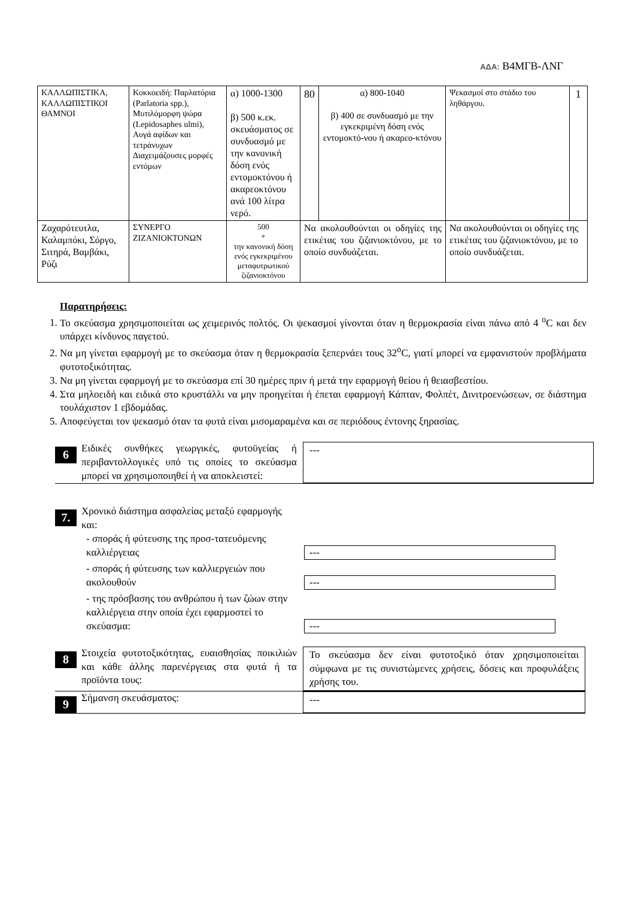ΑΔΑ: Β4ΜΓΒ-ΛΝΓ
| ΚΑΛΛΩΠΙΣΤΙΚΑ, ΚΑΛΛΩΠΙΣΤΙΚΟΙ ΘΑΜΝΟΙ | Κοκκοειδή: Παρλατόρια (Parlatoria spp.), Μυτιλόμορφη ψώρα (Lepidosaphes ulmi), Αυγά αφίδων και τετράνυχων Διαχειμάζουσες μορφές εντόμων | α) 1000-1300 β) 500 κ.εκ. σκευάσματος σε συνδυασμό με την κανονική δόση ενός εντομοκτόνου ή ακαρεοκτόνου ανά 100 λίτρα νερό. | 80 | α) 800-1040 β) 400 σε συνδυασμό με την εγκεκριμένη δόση ενός εντομοκτό-νου ή ακαρεο-κτόνου | Ψεκασμοί στο στάδιο του ληθάργου. | 1 |
| Ζαχαρότευτλα, Καλαμπόκι, Σόργο, Σιτηρά, Βαμβάκι, Ρύζι | ΣΥΝΕΡΓΟ ΖΙΖΑΝΙΟΚΤΟΝΩΝ | 500 + την κανονική δόση ενός εγκεκριμένου μεταφυτρωτικού ζιζανιοκτόνου | Να ακολουθούνται οι οδηγίες της ετικέτας του ζιζανιοκτόνου, με το οποίο συνδυάζεται. | | Να ακολουθούνται οι οδηγίες της ετικέτας του ζιζανιοκτόνου, με το οποίο συνδυάζεται. | |
Παρατηρήσεις:
1. Το σκεύασμα χρησιμοποιείται ως χειμερινός πολτός. Οι ψεκασμοί γίνονται όταν η θερμοκρασία είναι πάνω από 4 <sup>o</sup>C και δεν υπάρχει κίνδυνος παγετού.
2. Να μη γίνεται εφαρμογή με το σκεύασμα όταν η θερμοκρασία ξεπερνάει τους 32<sup>o</sup>C, γιατί μπορεί να εμφανιστούν προβλήματα φυτοτοξικότητας.
3. Να μη γίνεται εφαρμογή με το σκεύασμα επί 30 ημέρες πριν ή μετά την εφαρμογή θείου ή θειασβεστίου.
4. Στα μηλοειδή και ειδικά στο κρυστάλλι να μην προηγείται ή έπεται εφαρμογή Κάπταν, Φολπέτ, Δινιτροενώσεων, σε διάστημα τουλάχιστον 1 εβδομάδας.
5. Αποφεύγεται τον ψεκασμό όταν τα φυτά είναι μισομαραμένα και σε περιόδους έντονης ξηρασίας.
6
Ειδικές συνθήκες γεωργικές, φυτοϋγείας ή περιβαντολλογικές υπό τις οποίες το σκεύασμα μπορεί να χρησιμοποιηθεί ή να αποκλειστεί:
---
7.
Χρονικό διάστημα ασφαλείας μεταξύ εφαρμογής και:
- σποράς ή φύτευσης της προσ-τατευόμενης καλλιέργειας
---
- σποράς ή φύτευσης των καλλιεργειών που ακολουθούν
---
- της πρόσβασης του ανθρώπου ή των ζώων στην καλλιέργεια στην οποία έχει εφαρμοστεί το σκεύασμα:
---
8
Στοιχεία φυτοτοξικότητας, ευαισθησίας ποικιλιών και κάθε άλλης παρενέργειας στα φυτά ή τα προϊόντα τους:
Το σκεύασμα δεν είναι φυτοτοξικό όταν χρησιμοποιείται σύμφωνα με τις συνιστώμενες χρήσεις, δόσεις και προφυλάξεις χρήσης του.
9
Σήμανση σκευάσματος: ---